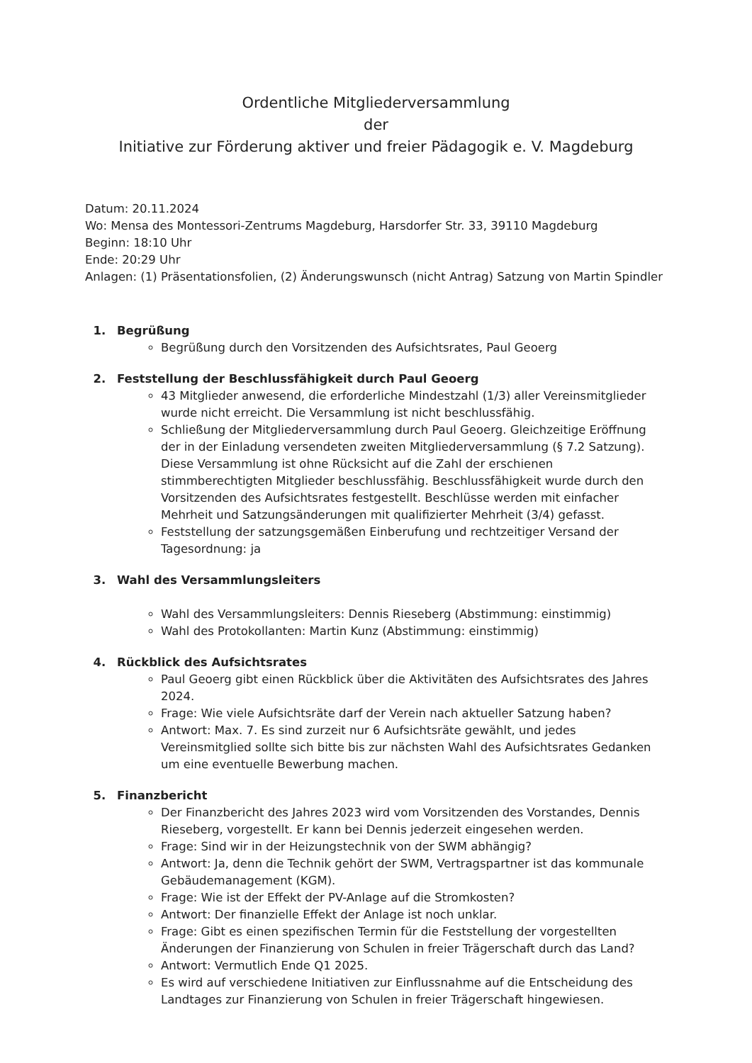Ordentliche Mitgliederversammlung
der
Initiative zur Förderung aktiver und freier Pädagogik e. V. Magdeburg
Datum: 20.11.2024
Wo: Mensa des Montessori-Zentrums Magdeburg, Harsdorfer Str. 33, 39110 Magdeburg
Beginn: 18:10 Uhr
Ende: 20:29 Uhr
Anlagen: (1) Präsentationsfolien, (2) Änderungswunsch (nicht Antrag) Satzung von Martin Spindler
1. Begrüßung
Begrüßung durch den Vorsitzenden des Aufsichtsrates, Paul Geoerg
2. Feststellung der Beschlussfähigkeit durch Paul Geoerg
43 Mitglieder anwesend, die erforderliche Mindestzahl (1/3) aller Vereinsmitglieder wurde nicht erreicht. Die Versammlung ist nicht beschlussfähig.
Schließung der Mitgliederversammlung durch Paul Geoerg. Gleichzeitige Eröffnung der in der Einladung versendeten zweiten Mitgliederversammlung (§ 7.2 Satzung). Diese Versammlung ist ohne Rücksicht auf die Zahl der erschienen stimmberechtigten Mitglieder beschlussfähig. Beschlussfähigkeit wurde durch den Vorsitzenden des Aufsichtsrates festgestellt. Beschlüsse werden mit einfacher Mehrheit und Satzungsänderungen mit qualifizierter Mehrheit (3/4) gefasst.
Feststellung der satzungsgemäßen Einberufung und rechtzeitiger Versand der Tagesordnung: ja
3. Wahl des Versammlungsleiters
Wahl des Versammlungsleiters: Dennis Rieseberg (Abstimmung: einstimmig)
Wahl des Protokollanten: Martin Kunz (Abstimmung: einstimmig)
4. Rückblick des Aufsichtsrates
Paul Geoerg gibt einen Rückblick über die Aktivitäten des Aufsichtsrates des Jahres 2024.
Frage: Wie viele Aufsichtsräte darf der Verein nach aktueller Satzung haben?
Antwort: Max. 7. Es sind zurzeit nur 6 Aufsichtsräte gewählt, und jedes Vereinsmitglied sollte sich bitte bis zur nächsten Wahl des Aufsichtsrates Gedanken um eine eventuelle Bewerbung machen.
5. Finanzbericht
Der Finanzbericht des Jahres 2023 wird vom Vorsitzenden des Vorstandes, Dennis Rieseberg, vorgestellt. Er kann bei Dennis jederzeit eingesehen werden.
Frage: Sind wir in der Heizungstechnik von der SWM abhängig?
Antwort: Ja, denn die Technik gehört der SWM, Vertragspartner ist das kommunale Gebäudemanagement (KGM).
Frage: Wie ist der Effekt der PV-Anlage auf die Stromkosten?
Antwort: Der finanzielle Effekt der Anlage ist noch unklar.
Frage: Gibt es einen spezifischen Termin für die Feststellung der vorgestellten Änderungen der Finanzierung von Schulen in freier Trägerschaft durch das Land?
Antwort: Vermutlich Ende Q1 2025.
Es wird auf verschiedene Initiativen zur Einflussnahme auf die Entscheidung des Landtages zur Finanzierung von Schulen in freier Trägerschaft hingewiesen.